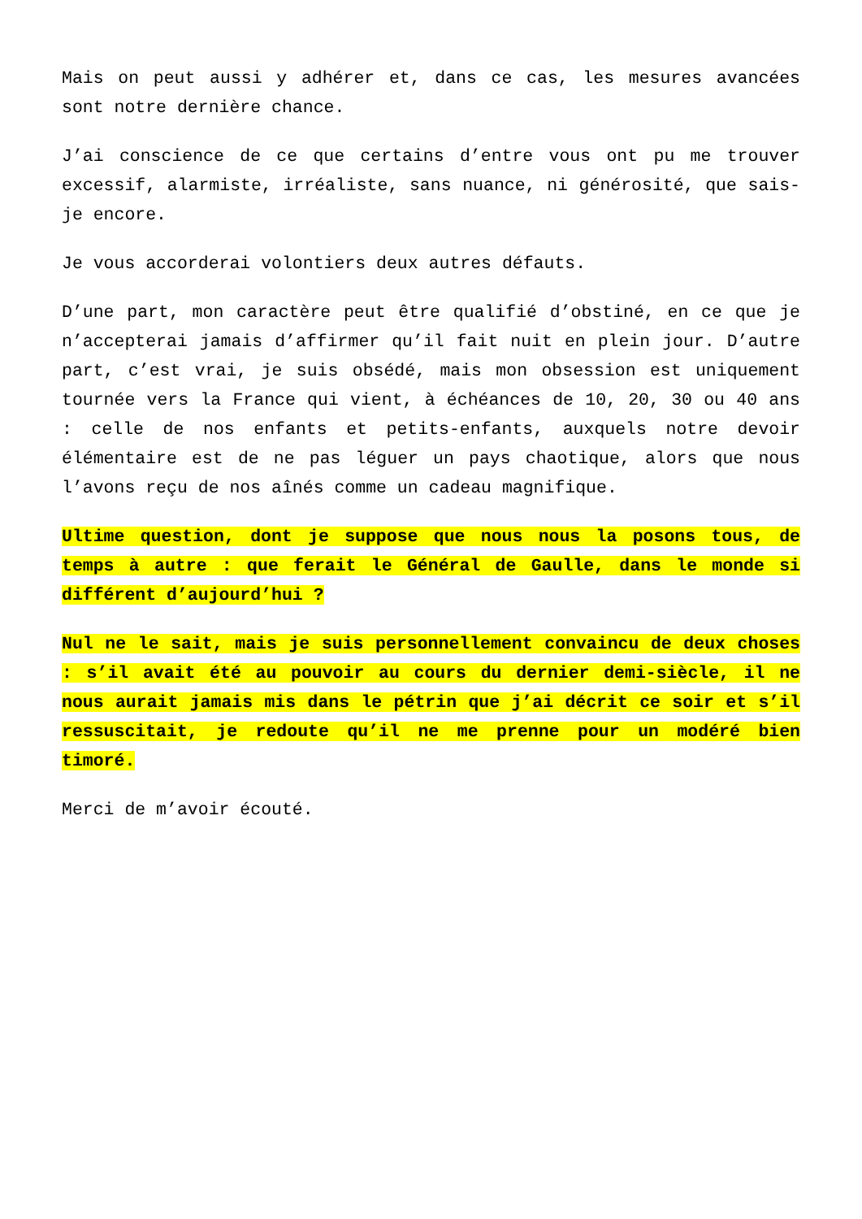Mais on peut aussi y adhérer et, dans ce cas, les mesures avancées sont notre dernière chance.
J’ai conscience de ce que certains d’entre vous ont pu me trouver excessif, alarmiste, irréaliste, sans nuance, ni générosité, que sais-je encore.
Je vous accorderai volontiers deux autres défauts.
D’une part, mon caractère peut être qualifié d’obstiné, en ce que je n’accepterai jamais d’affirmer qu’il fait nuit en plein jour. D’autre part, c’est vrai, je suis obsédé, mais mon obsession est uniquement tournée vers la France qui vient, à échéances de 10, 20, 30 ou 40 ans : celle de nos enfants et petits-enfants, auxquels notre devoir élémentaire est de ne pas léguer un pays chaotique, alors que nous l’avons reçu de nos aînés comme un cadeau magnifique.
Ultime question, dont je suppose que nous nous la posons tous, de temps à autre : que ferait le Général de Gaulle, dans le monde si différent d’aujourd’hui ?
Nul ne le sait, mais je suis personnellement convaincu de deux choses : s’il avait été au pouvoir au cours du dernier demi-siècle, il ne nous aurait jamais mis dans le pétrin que j’ai décrit ce soir et s’il ressuscitait, je redoute qu’il ne me prenne pour un modéré bien timoré.
Merci de m’avoir écouté.